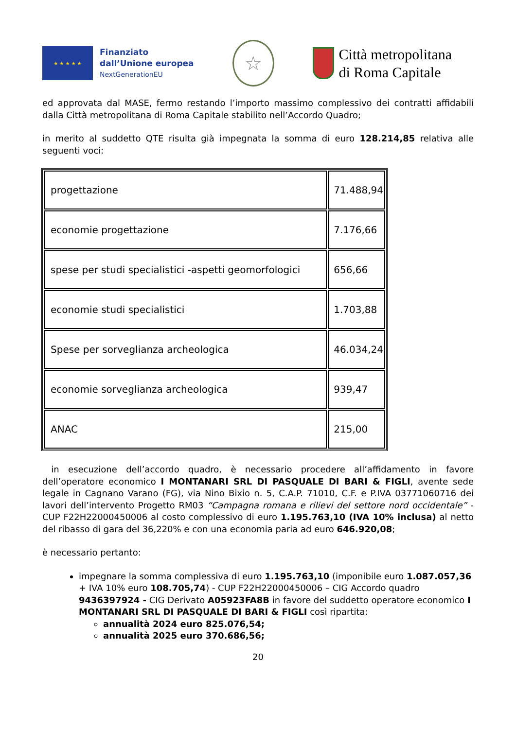★ ★ ★ ★ ★
Finanziato
dall’Unione europea
NextGenerationEU
☆
Città metropolitana
di Roma Capitale
ed approvata dal MASE, fermo restando l’importo massimo complessivo dei contratti affidabili dalla Città metropolitana di Roma Capitale stabilito nell’Accordo Quadro;
in merito al suddetto QTE risulta già impegnata la somma di euro 128.214,85 relativa alle seguenti voci:
| progettazione | 71.488,94 |
| economie progettazione | 7.176,66 |
| spese per studi specialistici -aspetti geomorfologici | 656,66 |
| economie studi specialistici | 1.703,88 |
| Spese per sorveglianza archeologica | 46.034,24 |
| economie sorveglianza archeologica | 939,47 |
| ANAC | 215,00 |
in esecuzione dell’accordo quadro, è necessario procedere all’affidamento in favore dell’operatore economico I MONTANARI SRL DI PASQUALE DI BARI & FIGLI, avente sede legale in Cagnano Varano (FG), via Nino Bixio n. 5, C.A.P. 71010, C.F. e P.IVA 03771060716 dei lavori dell’intervento Progetto RM03 “Campagna romana e rilievi del settore nord occidentale” - CUP F22H22000450006 al costo complessivo di euro 1.195.763,10 (IVA 10% inclusa) al netto del ribasso di gara del 36,220% e con una economia paria ad euro 646.920,08;
è necessario pertanto:
impegnare la somma complessiva di euro 1.195.763,10 (imponibile euro 1.087.057,36 + IVA 10% euro 108.705,74) - CUP F22H22000450006 – CIG Accordo quadro 9436397924 - CIG Derivato A05923FA8B in favore del suddetto operatore economico I MONTANARI SRL DI PASQUALE DI BARI & FIGLI così ripartita:
annualità 2024 euro 825.076,54;
annualità 2025 euro 370.686,56;
20